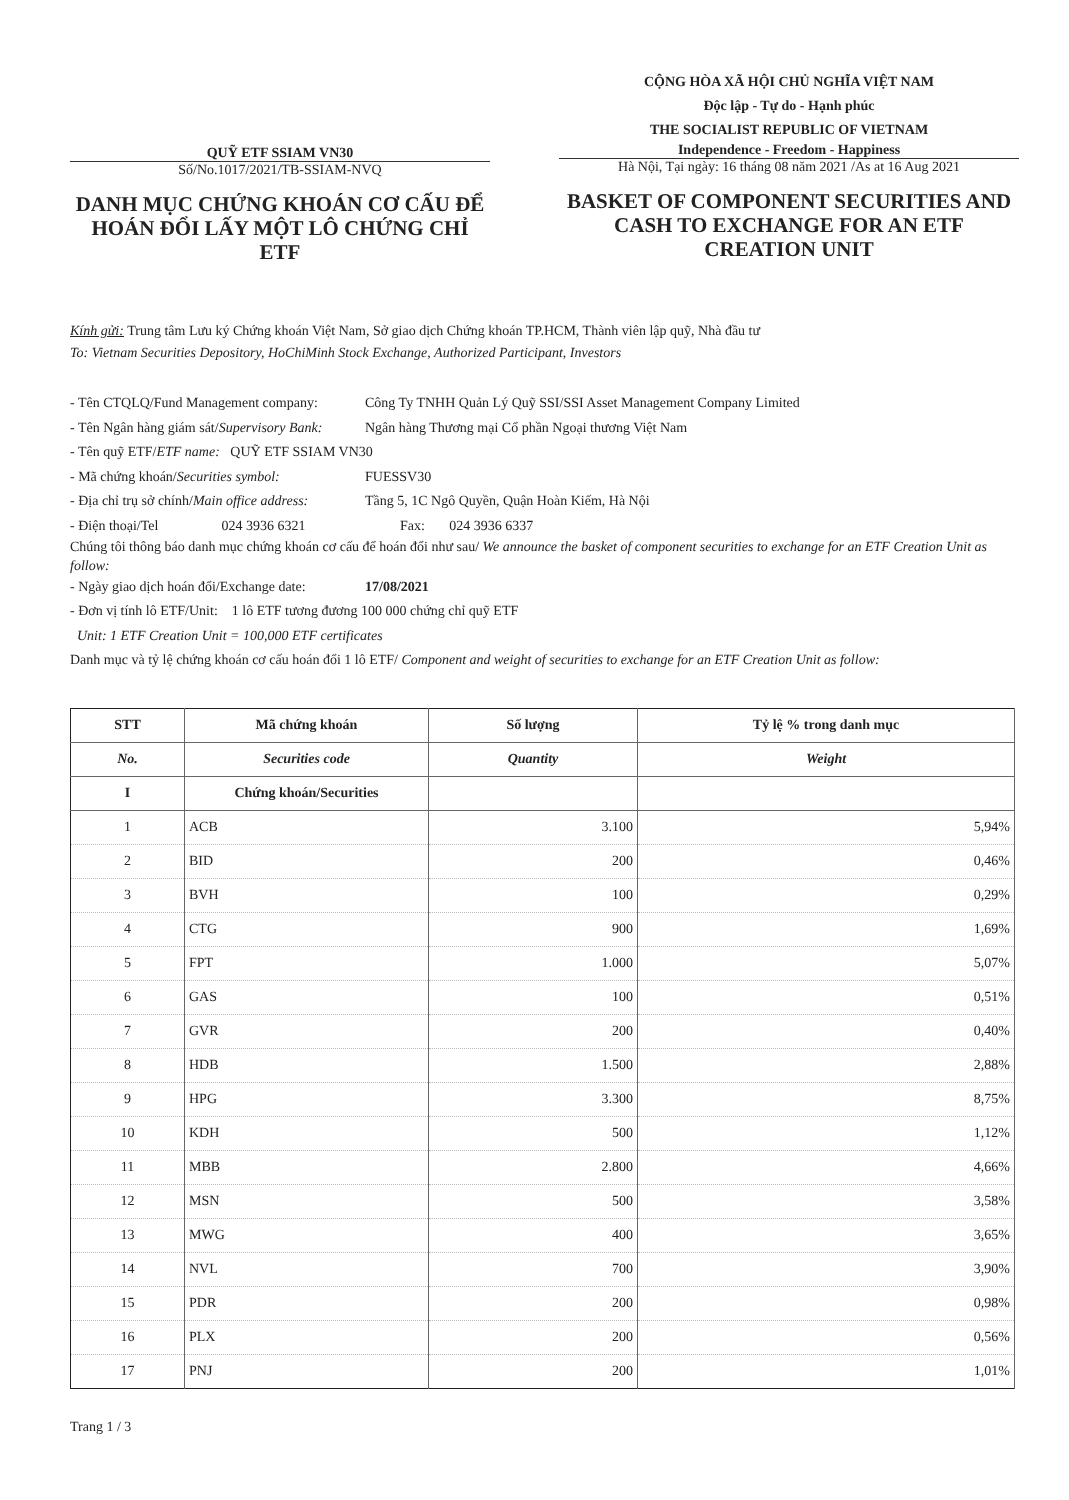QUỸ ETF SSIAM VN30
Số/No.1017/2021/TB-SSIAM-NVQ
DANH MỤC CHỨNG KHOÁN CƠ CẤU ĐỂ HOÁN ĐỔI LẤY MỘT LÔ CHỨNG CHỈ ETF
CỘNG HÒA XÃ HỘI CHỦ NGHĨA VIỆT NAM
Độc lập - Tự do - Hạnh phúc
THE SOCIALIST REPUBLIC OF VIETNAM
Independence - Freedom - Happiness
Hà Nội, Tại ngày: 16 tháng 08 năm 2021 /As at 16 Aug 2021
BASKET OF COMPONENT SECURITIES AND CASH TO EXCHANGE FOR AN ETF CREATION UNIT
Kính gửi: Trung tâm Lưu ký Chứng khoán Việt Nam, Sở giao dịch Chứng khoán TP.HCM, Thành viên lập quỹ, Nhà đầu tư
To: Vietnam Securities Depository, HoChiMinh Stock Exchange, Authorized Participant, Investors
- Tên CTQLQ/Fund Management company: Công Ty TNHH Quản Lý Quỹ SSI/SSI Asset Management Company Limited
- Tên Ngân hàng giám sát/Supervisory Bank: Ngân hàng Thương mại Cổ phần Ngoại thương Việt Nam
- Tên quỹ ETF/ETF name: QUỸ ETF SSIAM VN30
- Mã chứng khoán/Securities symbol: FUESSV30
- Địa chỉ trụ sở chính/Main office address: Tầng 5, 1C Ngô Quyền, Quận Hoàn Kiếm, Hà Nội
- Điện thoại/Tel 024 3936 6321 Fax: 024 3936 6337
Chúng tôi thông báo danh mục chứng khoán cơ cấu để hoán đổi như sau/ We announce the basket of component securities to exchange for an ETF Creation Unit as follow:
- Ngày giao dịch hoán đổi/Exchange date: 17/08/2021
- Đơn vị tính lô ETF/Unit: 1 lô ETF tương đương 100 000 chứng chỉ quỹ ETF
Unit: 1 ETF Creation Unit = 100,000 ETF certificates
Danh mục và tỷ lệ chứng khoán cơ cấu hoán đổi 1 lô ETF/ Component and weight of securities to exchange for an ETF Creation Unit as follow:
| STT | Mã chứng khoán | Số lượng | Tỷ lệ % trong danh mục |
| --- | --- | --- | --- |
| No. | Securities code | Quantity | Weight |
| I | Chứng khoán/Securities | | |
| 1 | ACB | 3.100 | 5,94% |
| 2 | BID | 200 | 0,46% |
| 3 | BVH | 100 | 0,29% |
| 4 | CTG | 900 | 1,69% |
| 5 | FPT | 1.000 | 5,07% |
| 6 | GAS | 100 | 0,51% |
| 7 | GVR | 200 | 0,40% |
| 8 | HDB | 1.500 | 2,88% |
| 9 | HPG | 3.300 | 8,75% |
| 10 | KDH | 500 | 1,12% |
| 11 | MBB | 2.800 | 4,66% |
| 12 | MSN | 500 | 3,58% |
| 13 | MWG | 400 | 3,65% |
| 14 | NVL | 700 | 3,90% |
| 15 | PDR | 200 | 0,98% |
| 16 | PLX | 200 | 0,56% |
| 17 | PNJ | 200 | 1,01% |
Trang 1 / 3